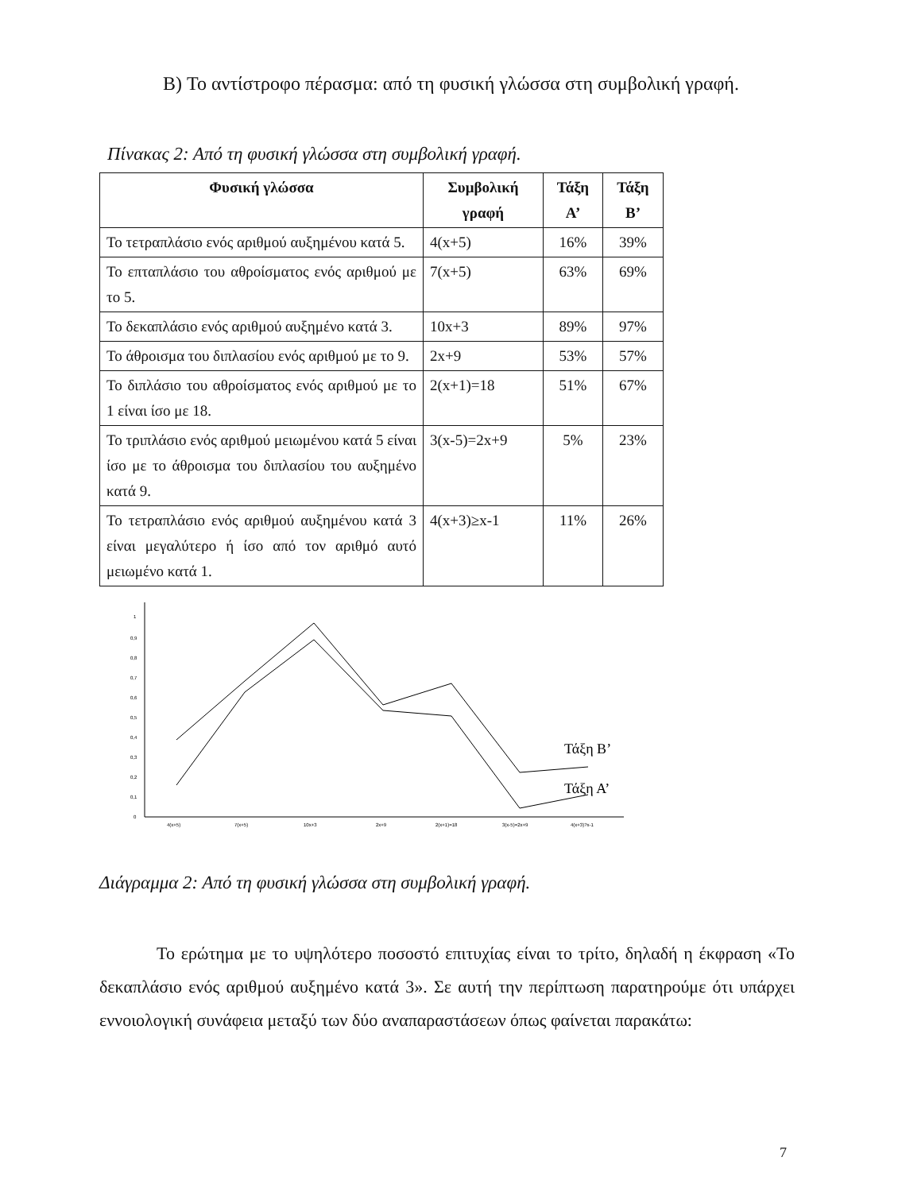B) Το αντίστροφο πέρασμα: από τη φυσική γλώσσα στη συμβολική γραφή.
Πίνακας 2: Από τη φυσική γλώσσα στη συμβολική γραφή.
| Φυσική γλώσσα | Συμβολική γραφή | Τάξη Α’ | Τάξη Β’ |
| --- | --- | --- | --- |
| Το τετραπλάσιο ενός αριθμού αυξημένου κατά 5. | 4(x+5) | 16% | 39% |
| Το επταπλάσιο του αθροίσματος ενός αριθμού με το 5. | 7(x+5) | 63% | 69% |
| Το δεκαπλάσιο ενός αριθμού αυξημένο κατά 3. | 10x+3 | 89% | 97% |
| Το άθροισμα του διπλασίου ενός αριθμού με το 9. | 2x+9 | 53% | 57% |
| Το διπλάσιο του αθροίσματος ενός αριθμού με το 1 είναι ίσο με 18. | 2(x+1)=18 | 51% | 67% |
| Το τριπλάσιο ενός αριθμού μειωμένου κατά 5 είναι ίσο με το άθροισμα του διπλασίου του αυξημένο κατά 9. | 3(x-5)=2x+9 | 5% | 23% |
| Το τετραπλάσιο ενός αριθμού αυξημένου κατά 3 είναι μεγαλύτερο ή ίσο από τον αριθμό αυτό μειωμένο κατά 1. | 4(x+3)≥x-1 | 11% | 26% |
1
0,9
0,8
0,7
0,6
0,5
0,4
0,3
0,2
0,1
0
4(x+5)
7(x+5)
10x+3
2x+9
2(x+1)=18
3(x-5)=2x+9
4(x+3)?x-1
Τάξη Β’
Τάξη Α’
Διάγραμμα 2: Από τη φυσική γλώσσα στη συμβολική γραφή.
Το ερώτημα με το υψηλότερο ποσοστό επιτυχίας είναι το τρίτο, δηλαδή η έκφραση «Το δεκαπλάσιο ενός αριθμού αυξημένο κατά 3». Σε αυτή την περίπτωση παρατηρούμε ότι υπάρχει εννοιολογική συνάφεια μεταξύ των δύο αναπαραστάσεων όπως φαίνεται παρακάτω:
7